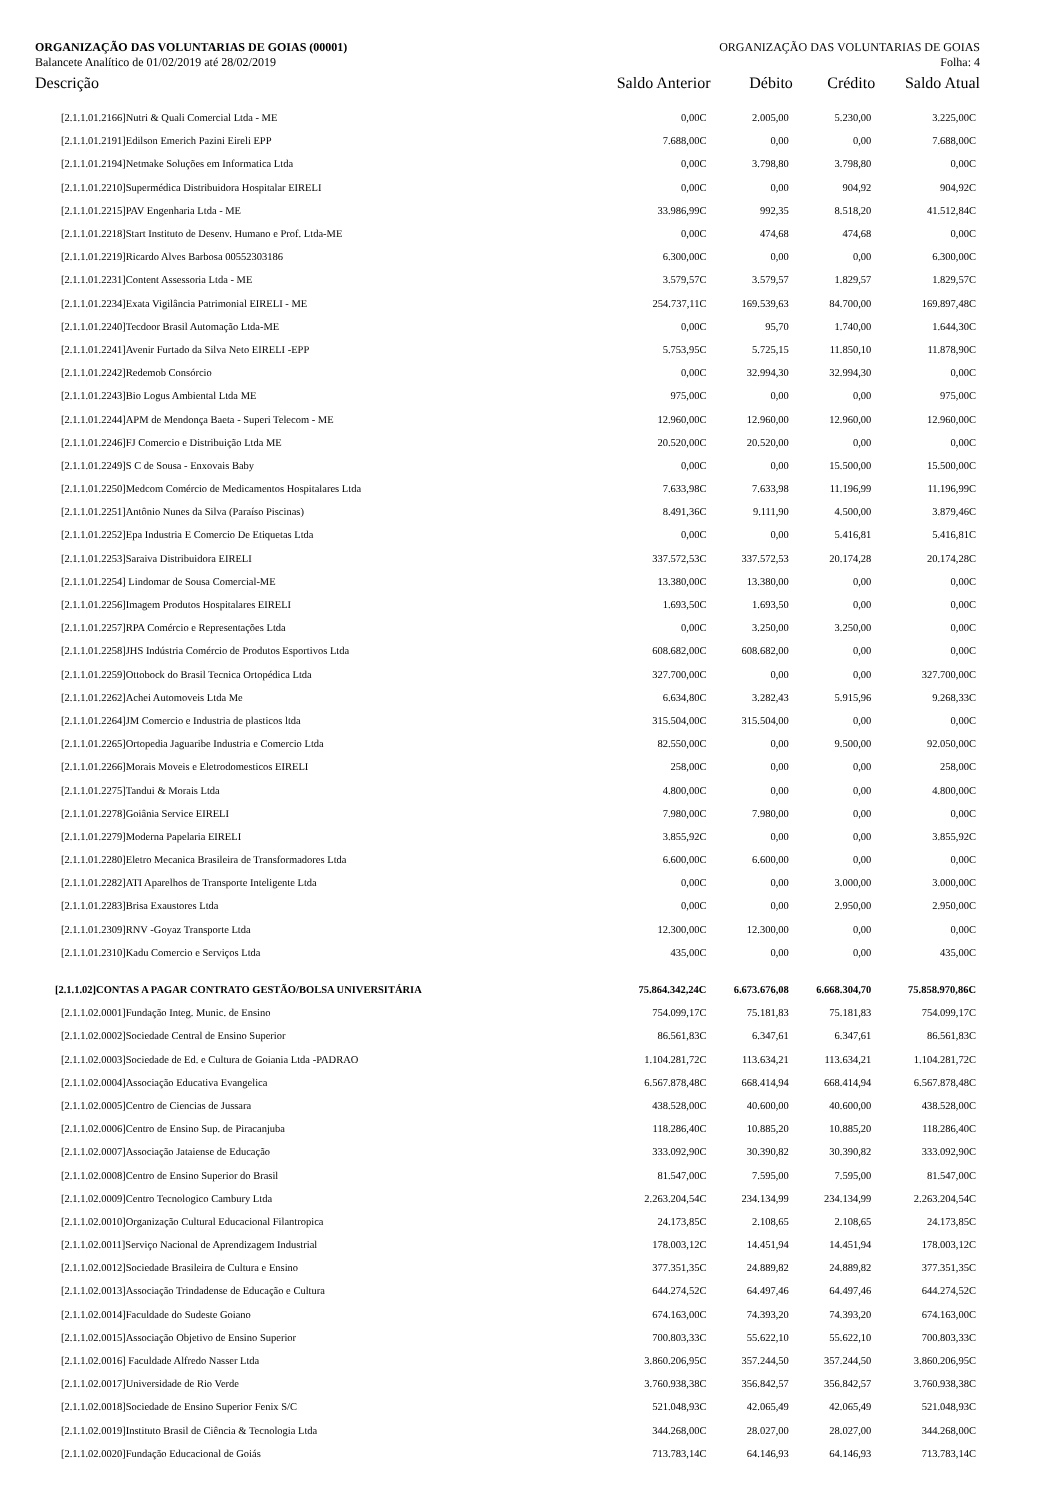ORGANIZAÇÃO DAS VOLUNTARIAS DE GOIAS (00001) ORGANIZAÇÃO DAS VOLUNTARIAS DE GOIAS
Balancete Analítico de 01/02/2019 até 28/02/2019 Folha: 4
| Descrição | Saldo Anterior | Débito | Crédito | Saldo Atual |
| --- | --- | --- | --- | --- |
| [2.1.1.01.2166]Nutri & Quali Comercial Ltda - ME | 0,00C | 2.005,00 | 5.230,00 | 3.225,00C |
| [2.1.1.01.2191]Edilson Emerich Pazini Eireli EPP | 7.688,00C | 0,00 | 0,00 | 7.688,00C |
| [2.1.1.01.2194]Netmake Soluções em Informatica Ltda | 0,00C | 3.798,80 | 3.798,80 | 0,00C |
| [2.1.1.01.2210]Supermédica Distribuidora Hospitalar EIRELI | 0,00C | 0,00 | 904,92 | 904,92C |
| [2.1.1.01.2215]PAV Engenharia Ltda - ME | 33.986,99C | 992,35 | 8.518,20 | 41.512,84C |
| [2.1.1.01.2218]Start Instituto de Desenv. Humano e Prof. Ltda-ME | 0,00C | 474,68 | 474,68 | 0,00C |
| [2.1.1.01.2219]Ricardo Alves Barbosa 00552303186 | 6.300,00C | 0,00 | 0,00 | 6.300,00C |
| [2.1.1.01.2231]Content Assessoria Ltda - ME | 3.579,57C | 3.579,57 | 1.829,57 | 1.829,57C |
| [2.1.1.01.2234]Exata Vigilância Patrimonial EIRELI - ME | 254.737,11C | 169.539,63 | 84.700,00 | 169.897,48C |
| [2.1.1.01.2240]Tecdoor Brasil Automação Ltda-ME | 0,00C | 95,70 | 1.740,00 | 1.644,30C |
| [2.1.1.01.2241]Avenir Furtado da Silva Neto EIRELI -EPP | 5.753,95C | 5.725,15 | 11.850,10 | 11.878,90C |
| [2.1.1.01.2242]Redemob Consórcio | 0,00C | 32.994,30 | 32.994,30 | 0,00C |
| [2.1.1.01.2243]Bio Logus Ambiental Ltda ME | 975,00C | 0,00 | 0,00 | 975,00C |
| [2.1.1.01.2244]APM de Mendonça Baeta - Superi Telecom - ME | 12.960,00C | 12.960,00 | 12.960,00 | 12.960,00C |
| [2.1.1.01.2246]FJ Comercio e Distribuição Ltda ME | 20.520,00C | 20.520,00 | 0,00 | 0,00C |
| [2.1.1.01.2249]S C de Sousa - Enxovais Baby | 0,00C | 0,00 | 15.500,00 | 15.500,00C |
| [2.1.1.01.2250]Medcom Comércio de Medicamentos Hospitalares Ltda | 7.633,98C | 7.633,98 | 11.196,99 | 11.196,99C |
| [2.1.1.01.2251]Antônio Nunes da Silva (Paraíso Piscinas) | 8.491,36C | 9.111,90 | 4.500,00 | 3.879,46C |
| [2.1.1.01.2252]Epa Industria E Comercio De Etiquetas Ltda | 0,00C | 0,00 | 5.416,81 | 5.416,81C |
| [2.1.1.01.2253]Saraiva Distribuidora EIRELI | 337.572,53C | 337.572,53 | 20.174,28 | 20.174,28C |
| [2.1.1.01.2254] Lindomar de Sousa Comercial-ME | 13.380,00C | 13.380,00 | 0,00 | 0,00C |
| [2.1.1.01.2256]Imagem Produtos Hospitalares EIRELI | 1.693,50C | 1.693,50 | 0,00 | 0,00C |
| [2.1.1.01.2257]RPA Comércio e Representações Ltda | 0,00C | 3.250,00 | 3.250,00 | 0,00C |
| [2.1.1.01.2258]JHS Indústria Comércio de Produtos Esportivos Ltda | 608.682,00C | 608.682,00 | 0,00 | 0,00C |
| [2.1.1.01.2259]Ottobock do Brasil Tecnica Ortopédica Ltda | 327.700,00C | 0,00 | 0,00 | 327.700,00C |
| [2.1.1.01.2262]Achei Automoveis Ltda Me | 6.634,80C | 3.282,43 | 5.915,96 | 9.268,33C |
| [2.1.1.01.2264]JM Comercio e Industria de plasticos ltda | 315.504,00C | 315.504,00 | 0,00 | 0,00C |
| [2.1.1.01.2265]Ortopedia Jaguaribe Industria e Comercio Ltda | 82.550,00C | 0,00 | 9.500,00 | 92.050,00C |
| [2.1.1.01.2266]Morais Moveis e Eletrodomesticos EIRELI | 258,00C | 0,00 | 0,00 | 258,00C |
| [2.1.1.01.2275]Tandui & Morais Ltda | 4.800,00C | 0,00 | 0,00 | 4.800,00C |
| [2.1.1.01.2278]Goiânia Service EIRELI | 7.980,00C | 7.980,00 | 0,00 | 0,00C |
| [2.1.1.01.2279]Moderna Papelaria EIRELI | 3.855,92C | 0,00 | 0,00 | 3.855,92C |
| [2.1.1.01.2280]Eletro Mecanica Brasileira de Transformadores Ltda | 6.600,00C | 6.600,00 | 0,00 | 0,00C |
| [2.1.1.01.2282]ATI Aparelhos de Transporte Inteligente Ltda | 0,00C | 0,00 | 3.000,00 | 3.000,00C |
| [2.1.1.01.2283]Brisa Exaustores Ltda | 0,00C | 0,00 | 2.950,00 | 2.950,00C |
| [2.1.1.01.2309]RNV -Goyaz Transporte Ltda | 12.300,00C | 12.300,00 | 0,00 | 0,00C |
| [2.1.1.01.2310]Kadu Comercio e Serviços Ltda | 435,00C | 0,00 | 0,00 | 435,00C |
| [2.1.1.02]CONTAS A PAGAR CONTRATO GESTÃO/BOLSA UNIVERSITÁRIA | 75.864.342,24C | 6.673.676,08 | 6.668.304,70 | 75.858.970,86C |
| [2.1.1.02.0001]Fundação Integ. Munic. de Ensino | 754.099,17C | 75.181,83 | 75.181,83 | 754.099,17C |
| [2.1.1.02.0002]Sociedade Central de Ensino Superior | 86.561,83C | 6.347,61 | 6.347,61 | 86.561,83C |
| [2.1.1.02.0003]Sociedade de Ed. e Cultura de Goiania Ltda -PADRAO | 1.104.281,72C | 113.634,21 | 113.634,21 | 1.104.281,72C |
| [2.1.1.02.0004]Associação Educativa Evangelica | 6.567.878,48C | 668.414,94 | 668.414,94 | 6.567.878,48C |
| [2.1.1.02.0005]Centro de Ciencias de Jussara | 438.528,00C | 40.600,00 | 40.600,00 | 438.528,00C |
| [2.1.1.02.0006]Centro de Ensino Sup. de Piracanjuba | 118.286,40C | 10.885,20 | 10.885,20 | 118.286,40C |
| [2.1.1.02.0007]Associação Jataiense de Educação | 333.092,90C | 30.390,82 | 30.390,82 | 333.092,90C |
| [2.1.1.02.0008]Centro de Ensino Superior do Brasil | 81.547,00C | 7.595,00 | 7.595,00 | 81.547,00C |
| [2.1.1.02.0009]Centro Tecnologico Cambury Ltda | 2.263.204,54C | 234.134,99 | 234.134,99 | 2.263.204,54C |
| [2.1.1.02.0010]Organização Cultural Educacional Filantropica | 24.173,85C | 2.108,65 | 2.108,65 | 24.173,85C |
| [2.1.1.02.0011]Serviço Nacional de Aprendizagem Industrial | 178.003,12C | 14.451,94 | 14.451,94 | 178.003,12C |
| [2.1.1.02.0012]Sociedade Brasileira de Cultura e Ensino | 377.351,35C | 24.889,82 | 24.889,82 | 377.351,35C |
| [2.1.1.02.0013]Associação Trindadense de Educação e Cultura | 644.274,52C | 64.497,46 | 64.497,46 | 644.274,52C |
| [2.1.1.02.0014]Faculdade do Sudeste Goiano | 674.163,00C | 74.393,20 | 74.393,20 | 674.163,00C |
| [2.1.1.02.0015]Associação Objetivo de Ensino Superior | 700.803,33C | 55.622,10 | 55.622,10 | 700.803,33C |
| [2.1.1.02.0016] Faculdade Alfredo Nasser Ltda | 3.860.206,95C | 357.244,50 | 357.244,50 | 3.860.206,95C |
| [2.1.1.02.0017]Universidade de Rio Verde | 3.760.938,38C | 356.842,57 | 356.842,57 | 3.760.938,38C |
| [2.1.1.02.0018]Sociedade de Ensino Superior Fenix S/C | 521.048,93C | 42.065,49 | 42.065,49 | 521.048,93C |
| [2.1.1.02.0019]Instituto Brasil de Ciência & Tecnologia Ltda | 344.268,00C | 28.027,00 | 28.027,00 | 344.268,00C |
| [2.1.1.02.0020]Fundação Educacional de Goiás | 713.783,14C | 64.146,93 | 64.146,93 | 713.783,14C |